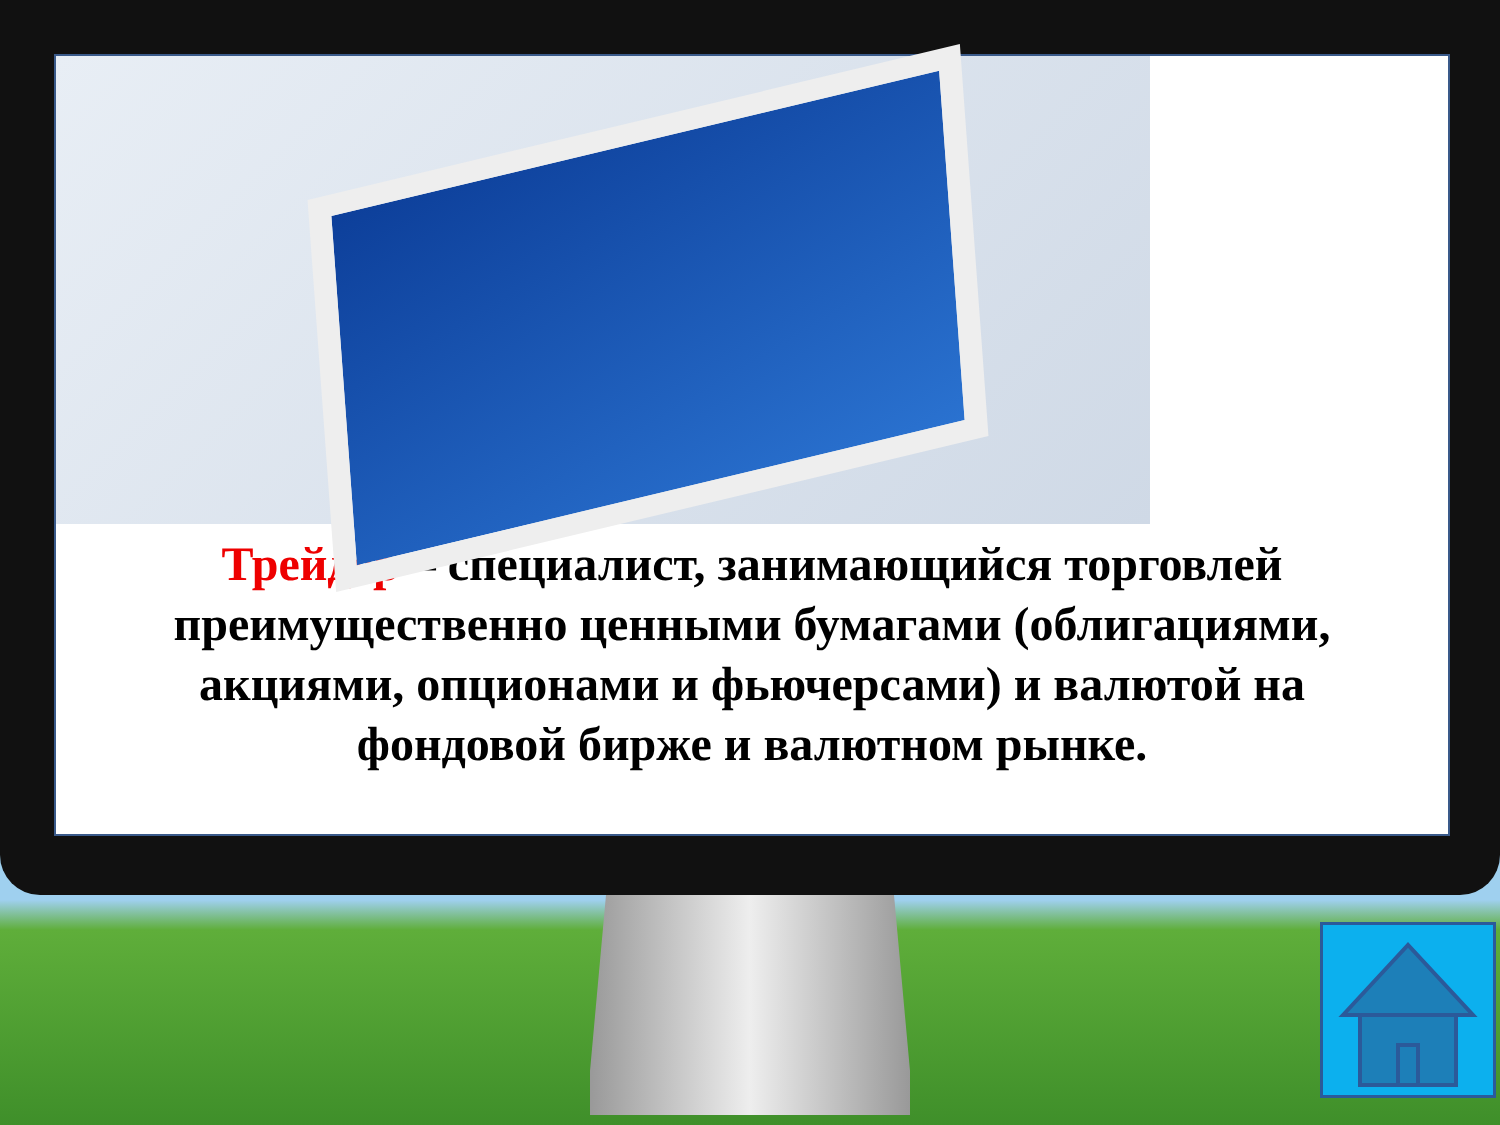Трейдер – специалист, занимающийся торговлей преимущественно ценными бумагами (облигациями, акциями, опционами и фьючерсами) и валютой на фондовой бирже и валютном рынке.